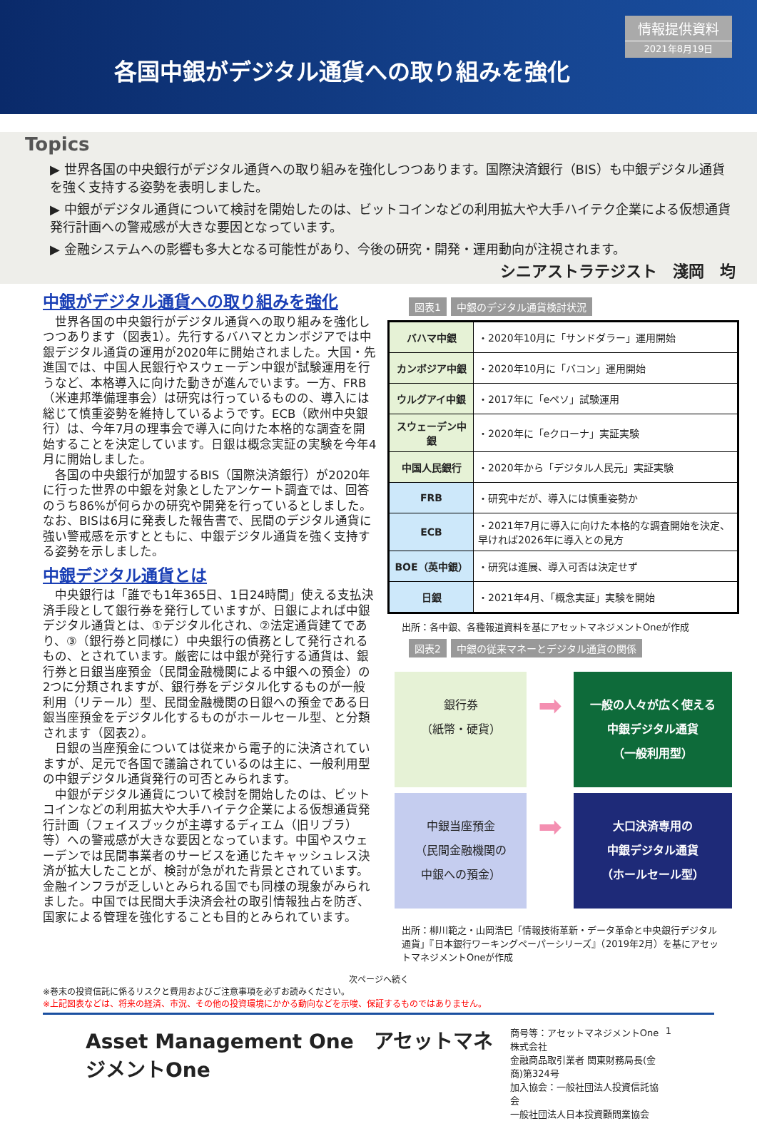各国中銀がデジタル通貨への取り組みを強化
情報提供資料
2021年8月19日
Topics
▶ 世界各国の中央銀行がデジタル通貨への取り組みを強化しつつあります。国際決済銀行（BIS）も中銀デジタル通貨を強く支持する姿勢を表明しました。
▶ 中銀がデジタル通貨について検討を開始したのは、ビットコインなどの利用拡大や大手ハイテク企業による仮想通貨発行計画への警戒感が大きな要因となっています。
▶ 金融システムへの影響も多大となる可能性があり、今後の研究・開発・運用動向が注視されます。
シニアストラテジスト　淺岡　均
中銀がデジタル通貨への取り組みを強化
世界各国の中央銀行がデジタル通貨への取り組みを強化しつつあります（図表1）。先行するバハマとカンボジアでは中銀デジタル通貨の運用が2020年に開始されました。大国・先進国では、中国人民銀行やスウェーデン中銀が試験運用を行うなど、本格導入に向けた動きが進んでいます。一方、FRB（米連邦準備理事会）は研究は行っているものの、導入には総じて慎重姿勢を維持しているようです。ECB（欧州中央銀行）は、今年7月の理事会で導入に向けた本格的な調査を開始することを決定しています。日銀は概念実証の実験を今年4月に開始しました。
各国の中央銀行が加盟するBIS（国際決済銀行）が2020年に行った世界の中銀を対象としたアンケート調査では、回答のうち86%が何らかの研究や開発を行っているとしました。なお、BISは6月に発表した報告書で、民間のデジタル通貨に強い警戒感を示すとともに、中銀デジタル通貨を強く支持する姿勢を示しました。
中銀デジタル通貨とは
中央銀行は「誰でも1年365日、1日24時間」使える支払決済手段として銀行券を発行していますが、日銀によれば中銀デジタル通貨とは、①デジタル化され、②法定通貨建てであり、③（銀行券と同様に）中央銀行の債務として発行されるもの、とされています。厳密には中銀が発行する通貨は、銀行券と日銀当座預金（民間金融機関による中銀への預金）の2つに分類されますが、銀行券をデジタル化するものが一般利用（リテール）型、民間金融機関の日銀への預金である日銀当座預金をデジタル化するものがホールセール型、と分類されます（図表2）。
日銀の当座預金については従来から電子的に決済されていますが、足元で各国で議論されているのは主に、一般利用型の中銀デジタル通貨発行の可否とみられます。
中銀がデジタル通貨について検討を開始したのは、ビットコインなどの利用拡大や大手ハイテク企業による仮想通貨発行計画（フェイスブックが主導するディエム（旧リブラ）等）への警戒感が大きな要因となっています。中国やスウェーデンでは民間事業者のサービスを通じたキャッシュレス決済が拡大したことが、検討が急がれた背景とされています。金融インフラが乏しいとみられる国でも同様の現象がみられました。中国では民間大手決済会社の取引情報独占を防ぎ、国家による管理を強化することも目的とみられています。
図表1 中銀のデジタル通貨検討状況
| バハマ中銀 | ・2020年10月に「サンドダラー」運用開始 |
| カンボジア中銀 | ・2020年10月に「バコン」運用開始 |
| ウルグアイ中銀 | ・2017年に「eペソ」試験運用 |
| スウェーデン中銀 | ・2020年に「eクローナ」実証実験 |
| 中国人民銀行 | ・2020年から「デジタル人民元」実証実験 |
| FRB | ・研究中だが、導入には慎重姿勢か |
| ECB | ・2021年7月に導入に向けた本格的な調査開始を決定、早ければ2026年に導入との見方 |
| BOE（英中銀） | ・研究は進展、導入可否は決定せず |
| 日銀 | ・2021年4月、「概念実証」実験を開始 |
出所：各中銀、各種報道資料を基にアセットマネジメントOneが作成
図表2 中銀の従来マネーとデジタル通貨の関係
銀行券
（紙幣・硬貨）
➡
一般の人々が広く使える
中銀デジタル通貨
（一般利用型）
中銀当座預金
（民間金融機関の
中銀への預金）
➡
大口決済専用の
中銀デジタル通貨
（ホールセール型）
出所：柳川範之・山岡浩巳「情報技術革新・データ革命と中央銀行デジタル通貨」『日本銀行ワーキングペーパーシリーズ』（2019年2月）を基にアセットマネジメントOneが作成
次ページへ続く
※巻末の投資信託に係るリスクと費用およびご注意事項を必ずお読みください。
※上記図表などは、将来の経済、市況、その他の投資環境にかかる動向などを示唆、保証するものではありません。
Asset Management One　アセットマネジメントOne
商号等：アセットマネジメントOne株式会社
金融商品取引業者 関東財務局長(金商)第324号
加入協会：一般社団法人投資信託協会
一般社団法人日本投資顧問業協会
1